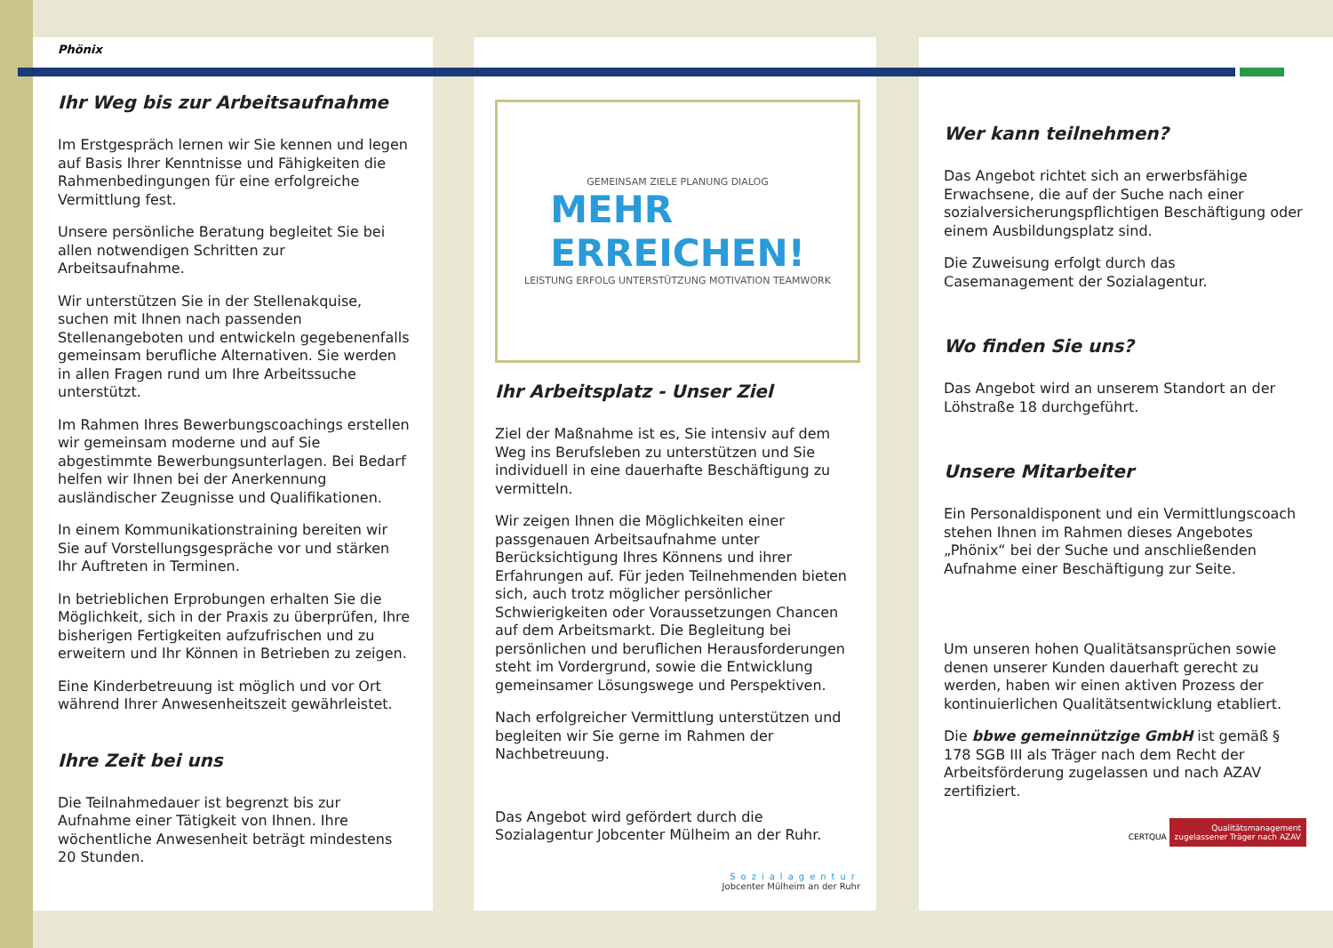Phönix
Ihr Weg bis zur Arbeitsaufnahme
Im Erstgespräch lernen wir Sie kennen und legen auf Basis Ihrer Kenntnisse und Fähigkeiten die Rahmenbedingungen für eine erfolgreiche Vermittlung fest.
Unsere persönliche Beratung begleitet Sie bei allen notwendigen Schritten zur Arbeitsaufnahme.
Wir unterstützen Sie in der Stellenakquise, suchen mit Ihnen nach passenden Stellenangeboten und entwickeln gegebenenfalls gemeinsam berufliche Alternativen. Sie werden in allen Fragen rund um Ihre Arbeitssuche unterstützt.
Im Rahmen Ihres Bewerbungscoachings erstellen wir gemeinsam moderne und auf Sie abgestimmte Bewerbungsunterlagen. Bei Bedarf helfen wir Ihnen bei der Anerkennung ausländischer Zeugnisse und Qualifikationen.
In einem Kommunikationstraining bereiten wir Sie auf Vorstellungsgespräche vor und stärken Ihr Auftreten in Terminen.
In betrieblichen Erprobungen erhalten Sie die Möglichkeit, sich in der Praxis zu überprüfen, Ihre bisherigen Fertigkeiten aufzufrischen und zu erweitern und Ihr Können in Betrieben zu zeigen.
Eine Kinderbetreuung ist möglich und vor Ort während Ihrer Anwesenheitszeit gewährleistet.
Ihre Zeit bei uns
Die Teilnahmedauer ist begrenzt bis zur Aufnahme einer Tätigkeit von Ihnen. Ihre wöchentliche Anwesenheit beträgt mindestens 20 Stunden.
GEMEINSAM ZIELE PLANUNG DIALOG
MEHR
ERREICHEN!
LEISTUNG ERFOLG UNTERSTÜTZUNG MOTIVATION TEAMWORK
Ihr Arbeitsplatz - Unser Ziel
Ziel der Maßnahme ist es, Sie intensiv auf dem Weg ins Berufsleben zu unterstützen und Sie individuell in eine dauerhafte Beschäftigung zu vermitteln.
Wir zeigen Ihnen die Möglichkeiten einer passgenauen Arbeitsaufnahme unter Berücksichtigung Ihres Könnens und ihrer Erfahrungen auf. Für jeden Teilnehmenden bieten sich, auch trotz möglicher persönlicher Schwierigkeiten oder Voraussetzungen Chancen auf dem Arbeitsmarkt. Die Begleitung bei persönlichen und beruflichen Herausforderungen steht im Vordergrund, sowie die Entwicklung gemeinsamer Lösungswege und Perspektiven.
Nach erfolgreicher Vermittlung unterstützen und begleiten wir Sie gerne im Rahmen der Nachbetreuung.
Das Angebot wird gefördert durch die Sozialagentur Jobcenter Mülheim an der Ruhr.
Sozialagentur
Jobcenter Mülheim an der Ruhr
Wer kann teilnehmen?
Das Angebot richtet sich an erwerbsfähige Erwachsene, die auf der Suche nach einer sozialversicherungspflichtigen Beschäftigung oder einem Ausbildungsplatz sind.
Die Zuweisung erfolgt durch das Casemanagement der Sozialagentur.
Wo finden Sie uns?
Das Angebot wird an unserem Standort an der Löhstraße 18 durchgeführt.
Unsere Mitarbeiter
Ein Personaldisponent und ein Vermittlungscoach stehen Ihnen im Rahmen dieses Angebotes „Phönix“ bei der Suche und anschließenden Aufnahme einer Beschäftigung zur Seite.
Um unseren hohen Qualitätsansprüchen sowie denen unserer Kunden dauerhaft gerecht zu werden, haben wir einen aktiven Prozess der kontinuierlichen Qualitätsentwicklung etabliert.
Die bbwe gemeinnützige GmbH ist gemäß § 178 SGB III als Träger nach dem Recht der Arbeitsförderung zugelassen und nach AZAV zertifiziert.
CERTQUA Qualitätsmanagement
zugelassener Träger nach AZAV